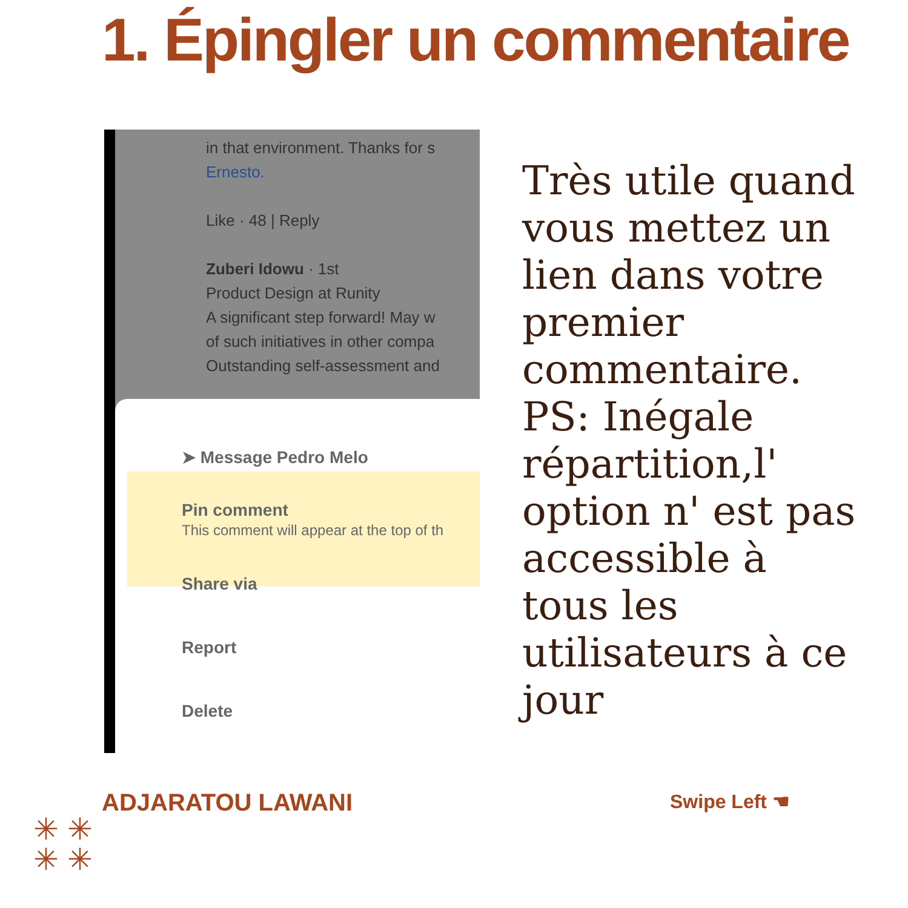1. Épingler un commentaire
in that environment. Thanks for s
Ernesto.
Like · 48 | Reply
Zuberi Idowu · 1st
Product Design at Runity
A significant step forward! May w
of such initiatives in other compa
Outstanding self-assessment and
➤ Message Pedro Melo
Pin comment
This comment will appear at the top of th
Share via
Report
Delete
Très utile quand vous mettez un lien dans votre premier commentaire. PS: Inégale répartition,l' option n' est pas accessible à tous les utilisateurs à ce jour
ADJARATOU LAWANI Swipe Left ☚
✳ ✳
✳ ✳